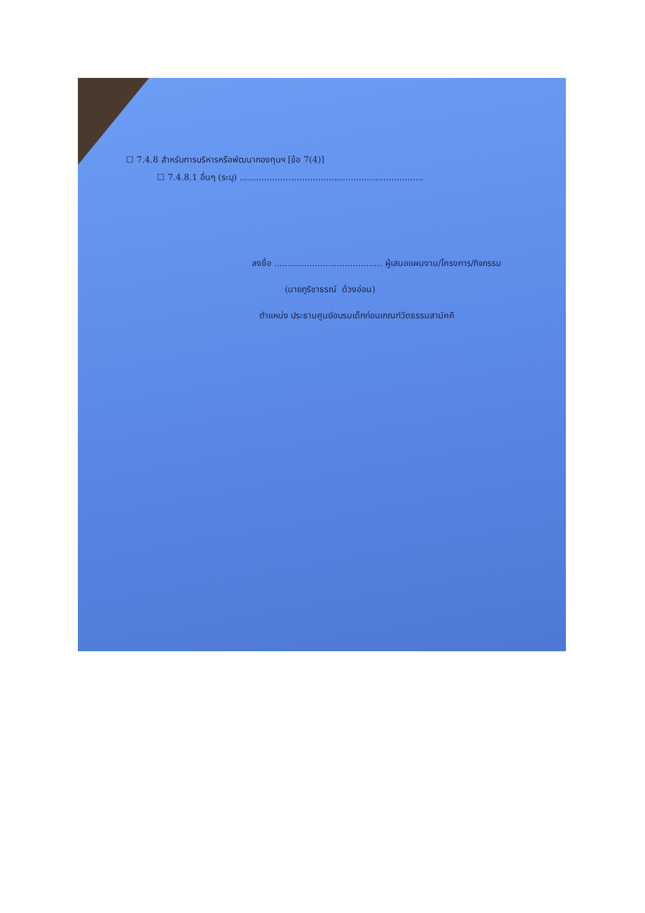☐ 7.4.8 สำหรับการบริหารหรือพัฒนากองทุนฯ [ข้อ 7(4)]
☐ 7.4.8.1 อื่นๆ (ระบุ) ....................................................................
ลงชื่อ ........................................ ผู้เสนอแผนงาน/โครงการ/กิจกรรม
(นายภูริชาธรณ์ ด้วงอ่อน)
ตำแหน่ง ประธานศูนย์อบรมเด็กก่อนเกณฑ์วัดธรรมสามัคคี